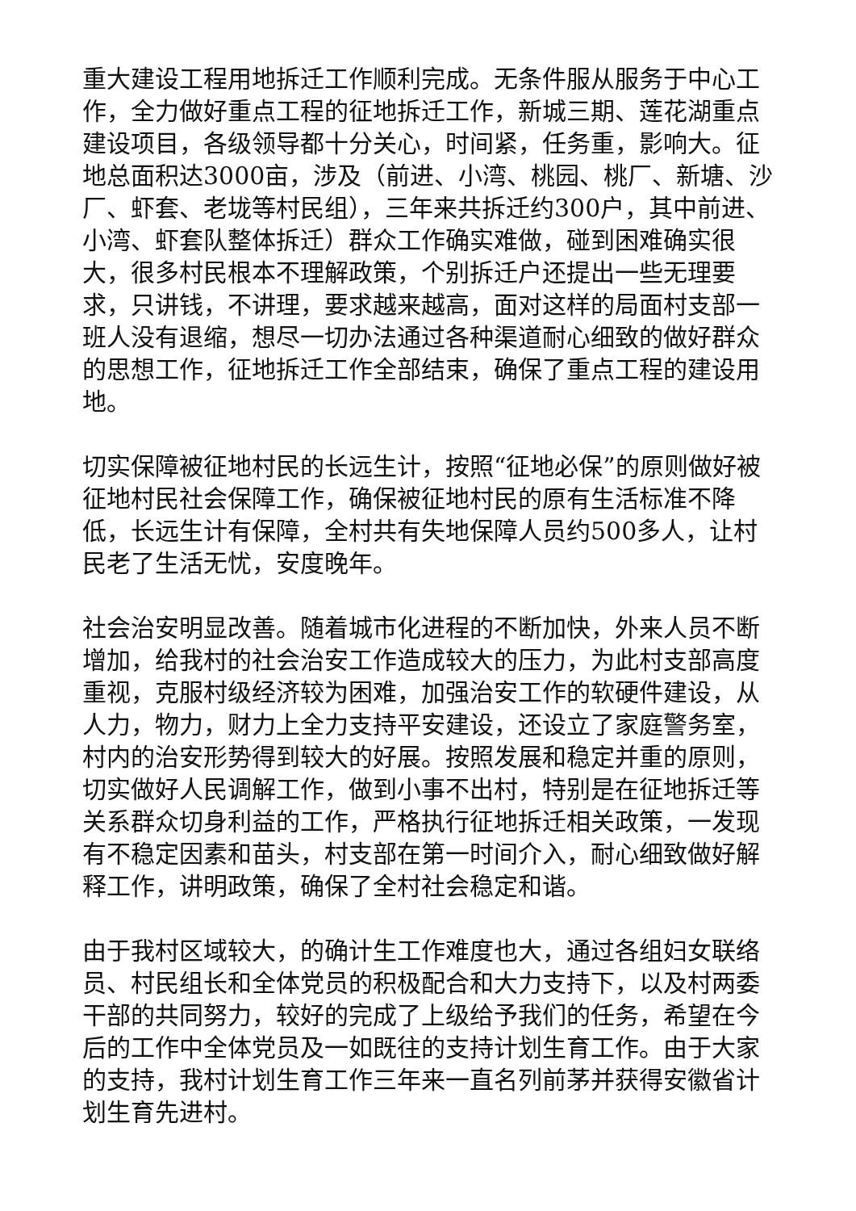重大建设工程用地拆迁工作顺利完成。无条件服从服务于中心工作，全力做好重点工程的征地拆迁工作，新城三期、莲花湖重点建设项目，各级领导都十分关心，时间紧，任务重，影响大。征地总面积达3000亩，涉及（前进、小湾、桃园、桃厂、新塘、沙厂、虾套、老垅等村民组），三年来共拆迁约300户，其中前进、小湾、虾套队整体拆迁）群众工作确实难做，碰到困难确实很大，很多村民根本不理解政策，个别拆迁户还提出一些无理要求，只讲钱，不讲理，要求越来越高，面对这样的局面村支部一班人没有退缩，想尽一切办法通过各种渠道耐心细致的做好群众的思想工作，征地拆迁工作全部结束，确保了重点工程的建设用地。
切实保障被征地村民的长远生计，按照“征地必保”的原则做好被征地村民社会保障工作，确保被征地村民的原有生活标准不降低，长远生计有保障，全村共有失地保障人员约500多人，让村民老了生活无忧，安度晚年。
社会治安明显改善。随着城市化进程的不断加快，外来人员不断增加，给我村的社会治安工作造成较大的压力，为此村支部高度重视，克服村级经济较为困难，加强治安工作的软硬件建设，从人力，物力，财力上全力支持平安建设，还设立了家庭警务室，村内的治安形势得到较大的好展。按照发展和稳定并重的原则，切实做好人民调解工作，做到小事不出村，特别是在征地拆迁等关系群众切身利益的工作，严格执行征地拆迁相关政策，一发现有不稳定因素和苗头，村支部在第一时间介入，耐心细致做好解释工作，讲明政策，确保了全村社会稳定和谐。
由于我村区域较大，的确计生工作难度也大，通过各组妇女联络员、村民组长和全体党员的积极配合和大力支持下，以及村两委干部的共同努力，较好的完成了上级给予我们的任务，希望在今后的工作中全体党员及一如既往的支持计划生育工作。由于大家的支持，我村计划生育工作三年来一直名列前茅并获得安徽省计划生育先进村。